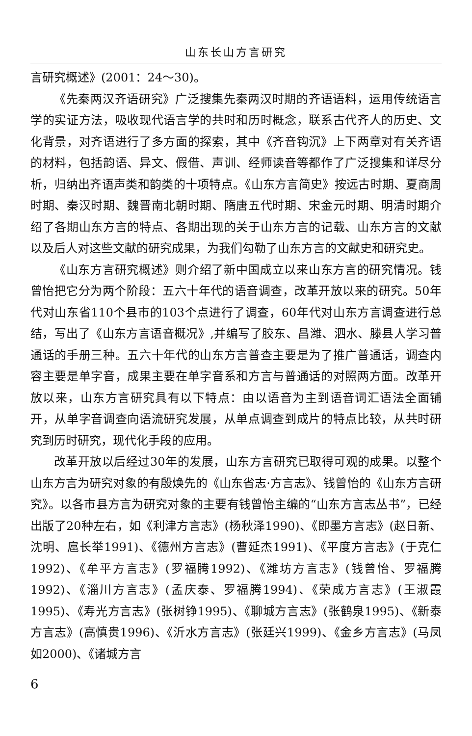山东长山方言研究
言研究概述》(2001：24～30)。
《先秦两汉齐语研究》广泛搜集先秦两汉时期的齐语语料，运用传统语言学的实证方法，吸收现代语言学的共时和历时概念，联系古代齐人的历史、文化背景，对齐语进行了多方面的探索，其中《齐音钩沉》上下两章对有关齐语的材料，包括韵语、异文、假借、声训、经师读音等都作了广泛搜集和详尽分析，归纳出齐语声类和韵类的十项特点。《山东方言简史》按远古时期、夏商周时期、秦汉时期、魏晋南北朝时期、隋唐五代时期、宋金元时期、明清时期介绍了各期山东方言的特点、各期出现的关于山东方言的记载、山东方言的文献以及后人对这些文献的研究成果，为我们勾勒了山东方言的文献史和研究史。
《山东方言研究概述》则介绍了新中国成立以来山东方言的研究情况。钱曾怡把它分为两个阶段：五六十年代的语音调查，改革开放以来的研究。50年代对山东省110个县市的103个点进行了调查，60年代对山东方言调查进行总结，写出了《山东方言语音概况》,并编写了胶东、昌潍、泗水、滕县人学习普通话的手册三种。五六十年代的山东方言普查主要是为了推广普通话，调查内容主要是单字音，成果主要在单字音系和方言与普通话的对照两方面。改革开放以来，山东方言研究具有以下特点：由以语音为主到语音词汇语法全面铺开，从单字音调查向语流研究发展，从单点调查到成片的特点比较，从共时研究到历时研究，现代化手段的应用。
改革开放以后经过30年的发展，山东方言研究已取得可观的成果。以整个山东方言为研究对象的有殷焕先的《山东省志·方言志》、钱曾怡的《山东方言研究》。以各市县方言为研究对象的主要有钱曾怡主编的“山东方言志丛书”，已经出版了20种左右，如《利津方言志》(杨秋泽1990)、《即墨方言志》(赵日新、沈明、扈长举1991)、《德州方言志》(曹延杰1991)、《平度方言志》(于克仁1992)、《牟平方言志》(罗福腾1992)、《潍坊方言志》(钱曾怡、罗福腾1992)、《淄川方言志》(孟庆泰、罗福腾1994)、《荣成方言志》(王淑霞1995)、《寿光方言志》(张树铮1995)、《聊城方言志》(张鹤泉1995)、《新泰方言志》(高慎贵1996)、《沂水方言志》(张廷兴1999)、《金乡方言志》(马凤如2000)、《诸城方言
6